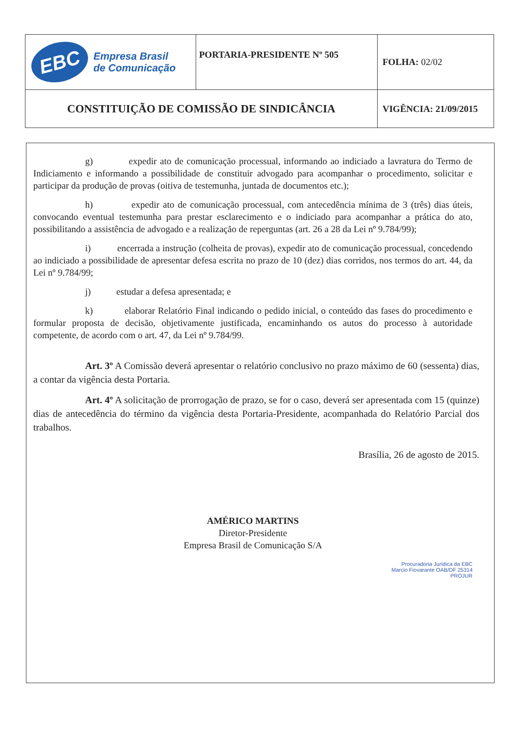| EBC Empresa Brasil de Comunicação | PORTARIA-PRESIDENTE Nº 505 | FOLHA: 02/02 |
| CONSTITUIÇÃO DE COMISSÃO DE SINDICÂNCIA | | VIGÊNCIA: 21/09/2015 |
g) expedir ato de comunicação processual, informando ao indiciado a lavratura do Termo de Indiciamento e informando a possibilidade de constituir advogado para acompanhar o procedimento, solicitar e participar da produção de provas (oitiva de testemunha, juntada de documentos etc.);
h) expedir ato de comunicação processual, com antecedência mínima de 3 (três) dias úteis, convocando eventual testemunha para prestar esclarecimento e o indiciado para acompanhar a prática do ato, possibilitando a assistência de advogado e a realização de reperguntas (art. 26 a 28 da Lei nº 9.784/99);
i) encerrada a instrução (colheita de provas), expedir ato de comunicação processual, concedendo ao indiciado a possibilidade de apresentar defesa escrita no prazo de 10 (dez) dias corridos, nos termos do art. 44, da Lei nº 9.784/99;
j) estudar a defesa apresentada; e
k) elaborar Relatório Final indicando o pedido inicial, o conteúdo das fases do procedimento e formular proposta de decisão, objetivamente justificada, encaminhando os autos do processo à autoridade competente, de acordo com o art. 47, da Lei nº 9.784/99.
Art. 3º A Comissão deverá apresentar o relatório conclusivo no prazo máximo de 60 (sessenta) dias, a contar da vigência desta Portaria.
Art. 4º A solicitação de prorrogação de prazo, se for o caso, deverá ser apresentada com 15 (quinze) dias de antecedência do término da vigência desta Portaria-Presidente, acompanhada do Relatório Parcial dos trabalhos.
Brasília, 26 de agosto de 2015.
AMÉRICO MARTINS
Diretor-Presidente
Empresa Brasil de Comunicação S/A
Procuradoria Jurídica da EBC
Marcio Fiovarante OAB/DF 25314
PROJUR